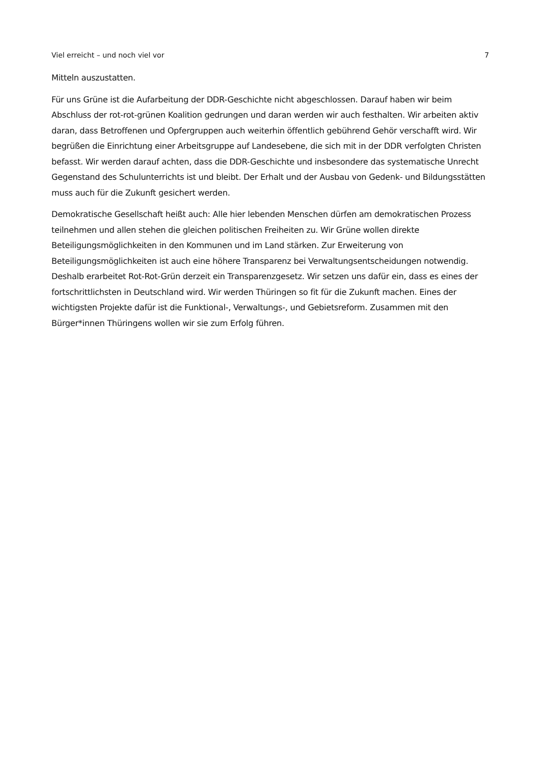Viel erreicht – und noch viel vor 7
Mitteln auszustatten.
Für uns Grüne ist die Aufarbeitung der DDR-Geschichte nicht abgeschlossen. Darauf haben wir beim Abschluss der rot-rot-grünen Koalition gedrungen und daran werden wir auch festhalten. Wir arbeiten aktiv daran, dass Betroffenen und Opfergruppen auch weiterhin öffentlich gebührend Gehör verschafft wird. Wir begrüßen die Einrichtung einer Arbeitsgruppe auf Landesebene, die sich mit in der DDR verfolgten Christen befasst. Wir werden darauf achten, dass die DDR-Geschichte und insbesondere das systematische Unrecht Gegenstand des Schulunterrichts ist und bleibt. Der Erhalt und der Ausbau von Gedenk- und Bildungsstätten muss auch für die Zukunft gesichert werden.
Demokratische Gesellschaft heißt auch: Alle hier lebenden Menschen dürfen am demokratischen Prozess teilnehmen und allen stehen die gleichen politischen Freiheiten zu. Wir Grüne wollen direkte Beteiligungsmöglichkeiten in den Kommunen und im Land stärken. Zur Erweiterung von Beteiligungsmöglichkeiten ist auch eine höhere Transparenz bei Verwaltungsentscheidungen notwendig. Deshalb erarbeitet Rot-Rot-Grün derzeit ein Transparenzgesetz. Wir setzen uns dafür ein, dass es eines der fortschrittlichsten in Deutschland wird. Wir werden Thüringen so fit für die Zukunft machen. Eines der wichtigsten Projekte dafür ist die Funktional-, Verwaltungs-, und Gebietsreform. Zusammen mit den Bürger*innen Thüringens wollen wir sie zum Erfolg führen.